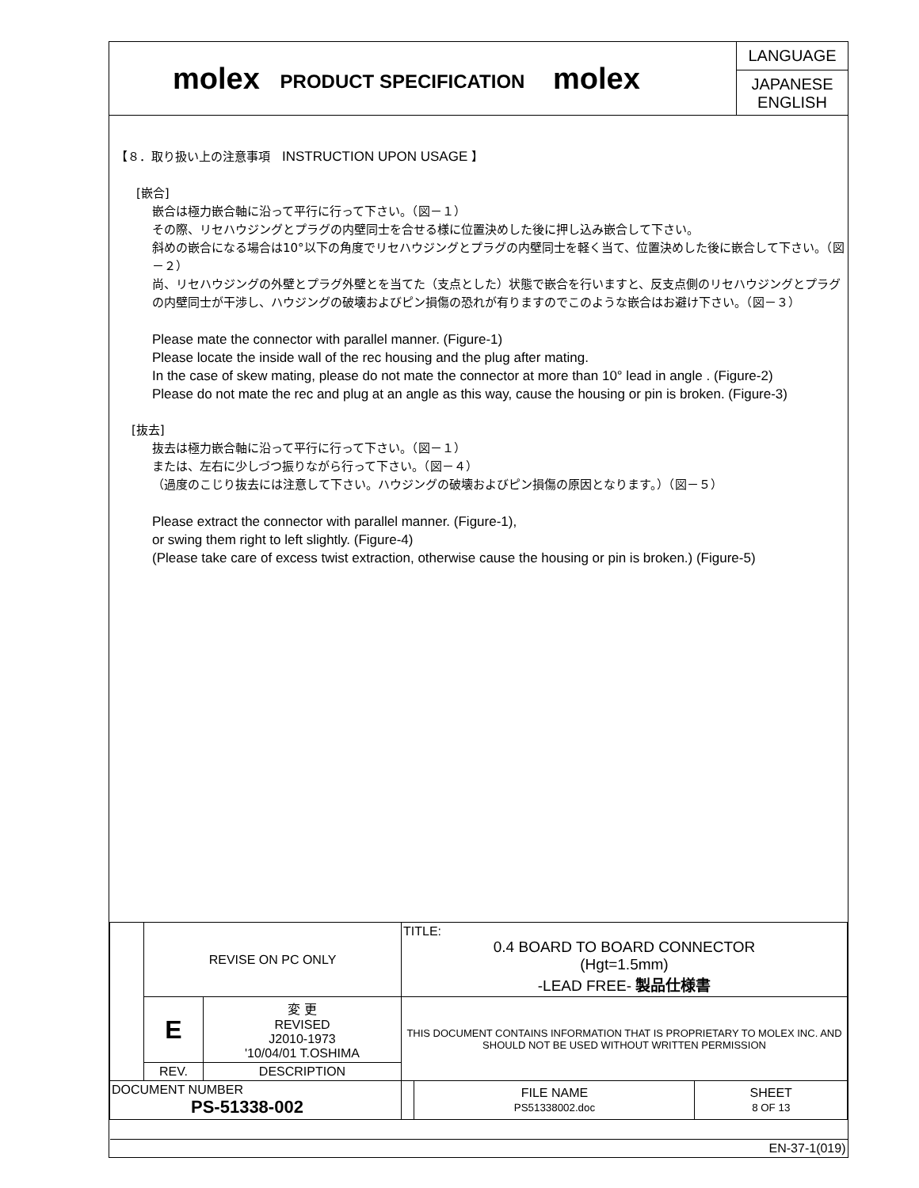molex
PRODUCT SPECIFICATION
molex
LANGUAGE
JAPANESE
ENGLISH
【８．取り扱い上の注意事項　INSTRUCTION UPON USAGE 】
[嵌合]
嵌合は極力嵌合軸に沿って平行に行って下さい。（図－１）
その際、リセハウジングとプラグの内壁同士を合せる様に位置決めした後に押し込み嵌合して下さい。
斜めの嵌合になる場合は10°以下の角度でリセハウジングとプラグの内壁同士を軽く当て、位置決めした後に嵌合して下さい。（図－２）
尚、リセハウジングの外壁とプラグ外壁とを当てた（支点とした）状態で嵌合を行いますと、反支点側のリセハウジングとプラグの内壁同士が干渉し、ハウジングの破壊およびピン損傷の恐れが有りますのでこのような嵌合はお避け下さい。（図－３）
Please mate the connector with parallel manner. (Figure-1)
Please locate the inside wall of the rec housing and the plug after mating.
In the case of skew mating, please do not mate the connector at more than 10° lead in angle . (Figure-2)
Please do not mate the rec and plug at an angle as this way, cause the housing or pin is broken. (Figure-3)
[抜去]
抜去は極力嵌合軸に沿って平行に行って下さい。（図－１）
または、左右に少しづつ振りながら行って下さい。（図－４）
（過度のこじり抜去には注意して下さい。ハウジングの破壊およびピン損傷の原因となります。）（図－５）
Please extract the connector with parallel manner. (Figure-1),
or swing them right to left slightly. (Figure-4)
(Please take care of excess twist extraction, otherwise cause the housing or pin is broken.) (Figure-5)
| | REVISE ON PC ONLY | | TITLE: 0.4 BOARD TO BOARD CONNECTOR (Hgt=1.5mm) -LEAD FREE- 製品仕様書 | | |
| | E | 変 更 REVISED J2010-1973 '10/04/01 T.OSHIMA | THIS DOCUMENT CONTAINS INFORMATION THAT IS PROPRIETARY TO MOLEX INC. AND SHOULD NOT BE USED WITHOUT WRITTEN PERMISSION | | |
| | REV. | DESCRIPTION | | | |
| DOCUMENT NUMBER PS-51338-002 | | | | FILE NAME PS51338002.doc | SHEET 8 OF 13 |
| EN-37-1(019) | | | | | |